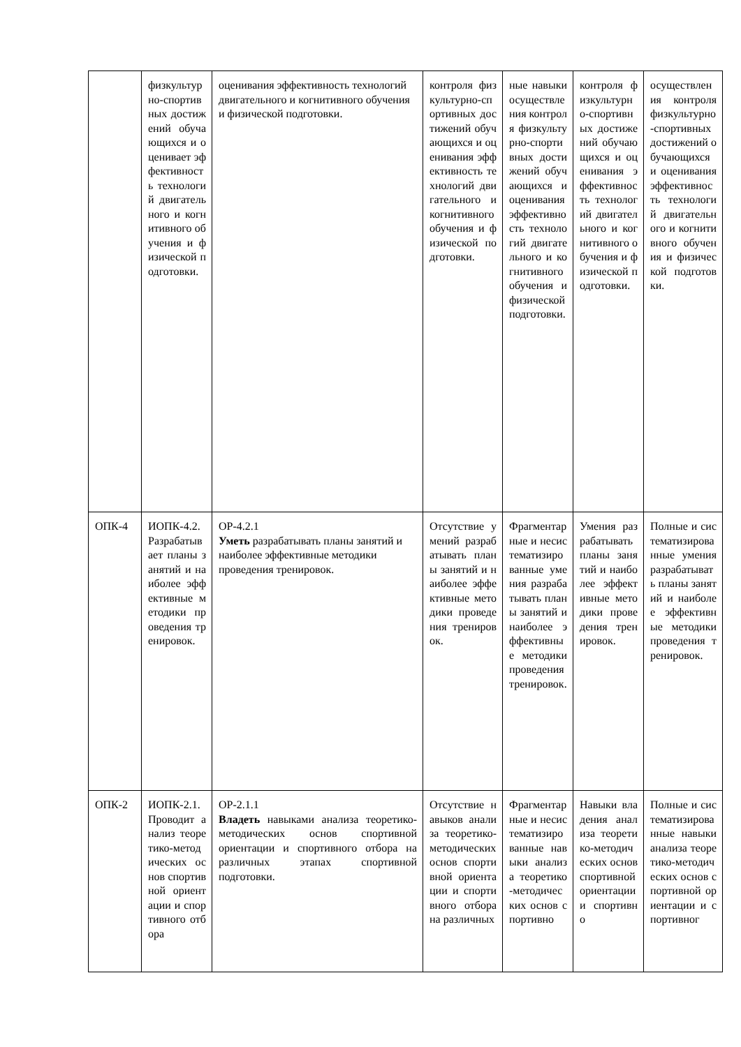| | физкультурно-спортивных достижений обучающихся и оценивает эффективность технологий двигательного и когнитивного обучения и физической подготовки. | оценивания эффективность технологий двигательного и когнитивного обучения и физической подготовки. | контроля физкультурно-спортивных достижений обучающихся и оценивания эффективность технологий двигательного и когнитивного обучения и физической подготовки. | ные навыки осуществления контроля физкультурно-спортивных достижений обучающихся и оценивания эффективность технологий двигательного и когнитивного обучения и физической подготовки. | контроля физкультурно-спортивных достижений обучающихся и оценивания эффективность технологий двигательного и когнитивного обучения и физической подготовки. | осуществления контроля физкультурно-спортивных достижений обучающихся и оценивания эффективность технологий двигательного и когнитивного обучения и физической подготовки. |
| ОПК-4 | ИОПК-4.2. Разрабатывает планы занятий и наиболее эффективные методики проведения тренировок. | ОР-4.2.1 Уметь разрабатывать планы занятий и наиболее эффективные методики проведения тренировок. | Отсутствие умений разрабатывать планы занятий и наиболее эффективные методики проведения тренировок. | Фрагментарные и несистематизированные умения разрабатывать планы занятий и наиболее эффективные методики проведения тренировок. | Умения разрабатывать планы занятий и наиболее эффективные методики проведения тренировок. | Полные и систематизированные умения разрабатывать планы занятий и наиболее эффективные методики проведения тренировок. |
| ОПК-2 | ИОПК-2.1. Проводит анализ теоретико-методических основ спортивной ориентации и спортивного отбора | ОР-2.1.1 Владеть навыками анализа теоретико-методических основ спортивной ориентации и спортивного отбора на различных этапах спортивной подготовки. | Отсутствие навыков анализа теоретико-методических основ спортивной ориентации и спортивного отбора на различных | Фрагментарные и несистематизированные навыки анализа теоретико-методических основ спортивно | Навыки владения анализа теоретико-методических основ спортивной ориентации и спортивно | Полные и систематизированные навыки анализа теоретико-методических основ спортивной ориентации и спортивног |